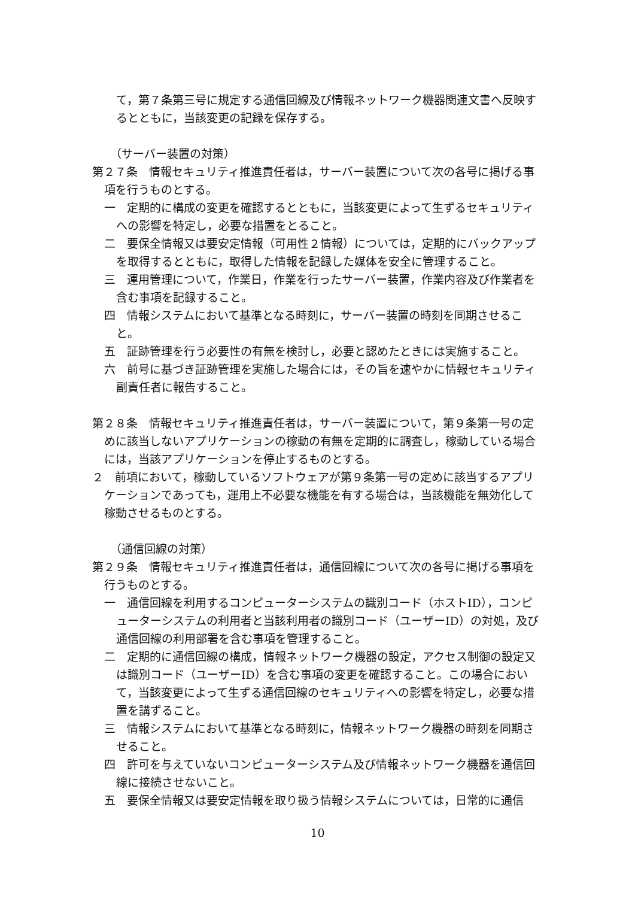て，第７条第三号に規定する通信回線及び情報ネットワーク機器関連文書へ反映するとともに，当該変更の記録を保存する。
（サーバー装置の対策）
第２７条　情報セキュリティ推進責任者は，サーバー装置について次の各号に掲げる事項を行うものとする。
一　定期的に構成の変更を確認するとともに，当該変更によって生ずるセキュリティへの影響を特定し，必要な措置をとること。
二　要保全情報又は要安定情報（可用性２情報）については，定期的にバックアップを取得するとともに，取得した情報を記録した媒体を安全に管理すること。
三　運用管理について，作業日，作業を行ったサーバー装置，作業内容及び作業者を含む事項を記録すること。
四　情報システムにおいて基準となる時刻に，サーバー装置の時刻を同期させること。
五　証跡管理を行う必要性の有無を検討し，必要と認めたときには実施すること。
六　前号に基づき証跡管理を実施した場合には，その旨を速やかに情報セキュリティ副責任者に報告すること。
第２８条　情報セキュリティ推進責任者は，サーバー装置について，第９条第一号の定めに該当しないアプリケーションの稼動の有無を定期的に調査し，稼動している場合には，当該アプリケーションを停止するものとする。
２　前項において，稼動しているソフトウェアが第９条第一号の定めに該当するアプリケーションであっても，運用上不必要な機能を有する場合は，当該機能を無効化して稼動させるものとする。
（通信回線の対策）
第２９条　情報セキュリティ推進責任者は，通信回線について次の各号に掲げる事項を行うものとする。
一　通信回線を利用するコンピューターシステムの識別コード（ホストID），コンピューターシステムの利用者と当該利用者の識別コード（ユーザーID）の対処，及び通信回線の利用部署を含む事項を管理すること。
二　定期的に通信回線の構成，情報ネットワーク機器の設定，アクセス制御の設定又は識別コード（ユーザーID）を含む事項の変更を確認すること。この場合において，当該変更によって生ずる通信回線のセキュリティへの影響を特定し，必要な措置を講ずること。
三　情報システムにおいて基準となる時刻に，情報ネットワーク機器の時刻を同期させること。
四　許可を与えていないコンピューターシステム及び情報ネットワーク機器を通信回線に接続させないこと。
五　要保全情報又は要安定情報を取り扱う情報システムについては，日常的に通信
10